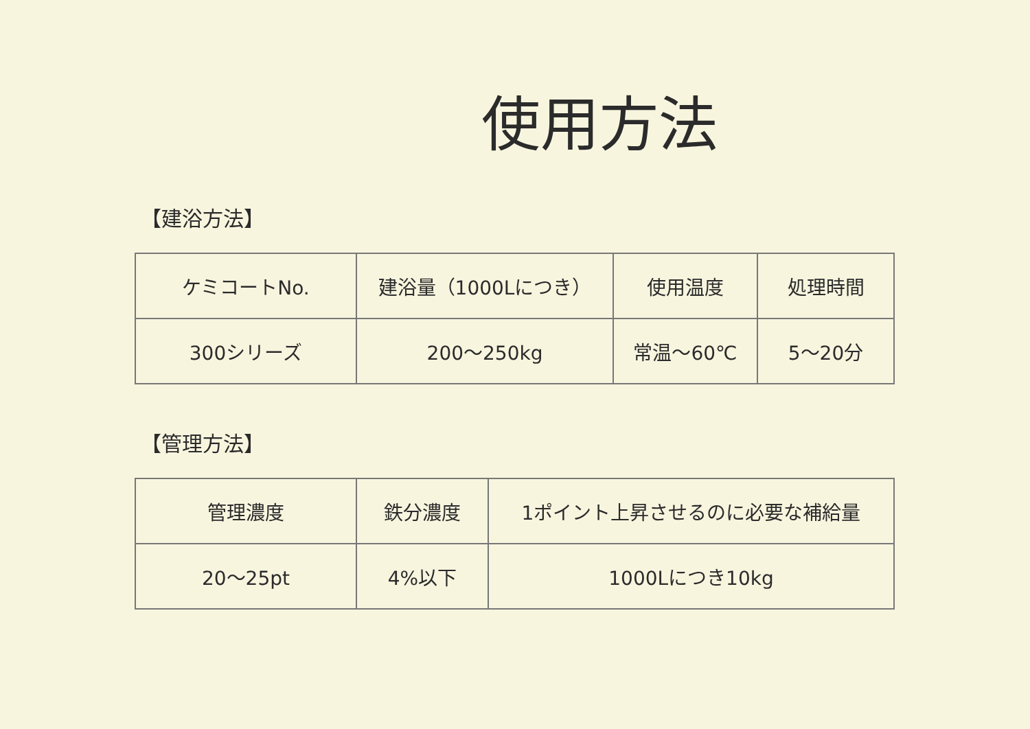使用方法
【建浴方法】
| ケミコートNo. | 建浴量（1000Lにつき） | 使用温度 | 処理時間 |
| 300シリーズ | 200～250kg | 常温～60℃ | 5～20分 |
【管理方法】
| 管理濃度 | 鉄分濃度 | 1ポイント上昇させるのに必要な補給量 |
| 20～25pt | 4%以下 | 1000Lにつき10kg |